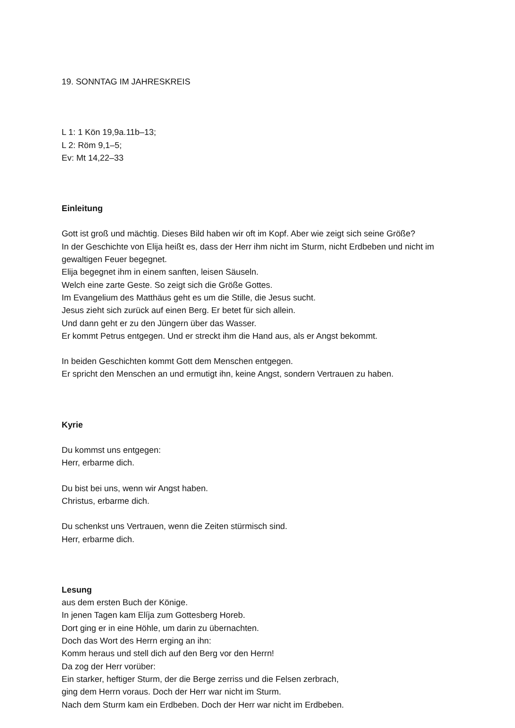19. SONNTAG IM JAHRESKREIS
L 1: 1 Kön 19,9a.11b–13;
L 2: Röm 9,1–5;
Ev: Mt 14,22–33
Einleitung
Gott ist groß und mächtig. Dieses Bild haben wir oft im Kopf. Aber wie zeigt sich seine Größe?
In der Geschichte von Elija heißt es, dass der Herr ihm nicht im Sturm, nicht Erdbeben und nicht im gewaltigen Feuer begegnet.
Elija begegnet ihm in einem sanften, leisen Säuseln.
Welch eine zarte Geste. So zeigt sich die Größe Gottes.
Im Evangelium des Matthäus geht es um die Stille, die Jesus sucht.
Jesus zieht sich zurück auf einen Berg. Er betet für sich allein.
Und dann geht er zu den Jüngern über das Wasser.
Er kommt Petrus entgegen. Und er streckt ihm die Hand aus, als er Angst bekommt.
In beiden Geschichten kommt Gott dem Menschen entgegen.
Er spricht den Menschen an und ermutigt ihn, keine Angst, sondern Vertrauen zu haben.
Kyrie
Du kommst uns entgegen:
Herr, erbarme dich.
Du bist bei uns, wenn wir Angst haben.
Christus, erbarme dich.
Du schenkst uns Vertrauen, wenn die Zeiten stürmisch sind.
Herr, erbarme dich.
Lesung
aus dem ersten Buch der Könige.
In jenen Tagen kam Elíja zum Gottesberg Horeb.
Dort ging er in eine Höhle, um darin zu übernachten.
Doch das Wort des Herrn erging an ihn:
Komm heraus und stell dich auf den Berg vor den Herrn!
Da zog der Herr vorüber:
Ein starker, heftiger Sturm, der die Berge zerriss und die Felsen zerbrach,
ging dem Herrn voraus. Doch der Herr war nicht im Sturm.
Nach dem Sturm kam ein Erdbeben. Doch der Herr war nicht im Erdbeben.